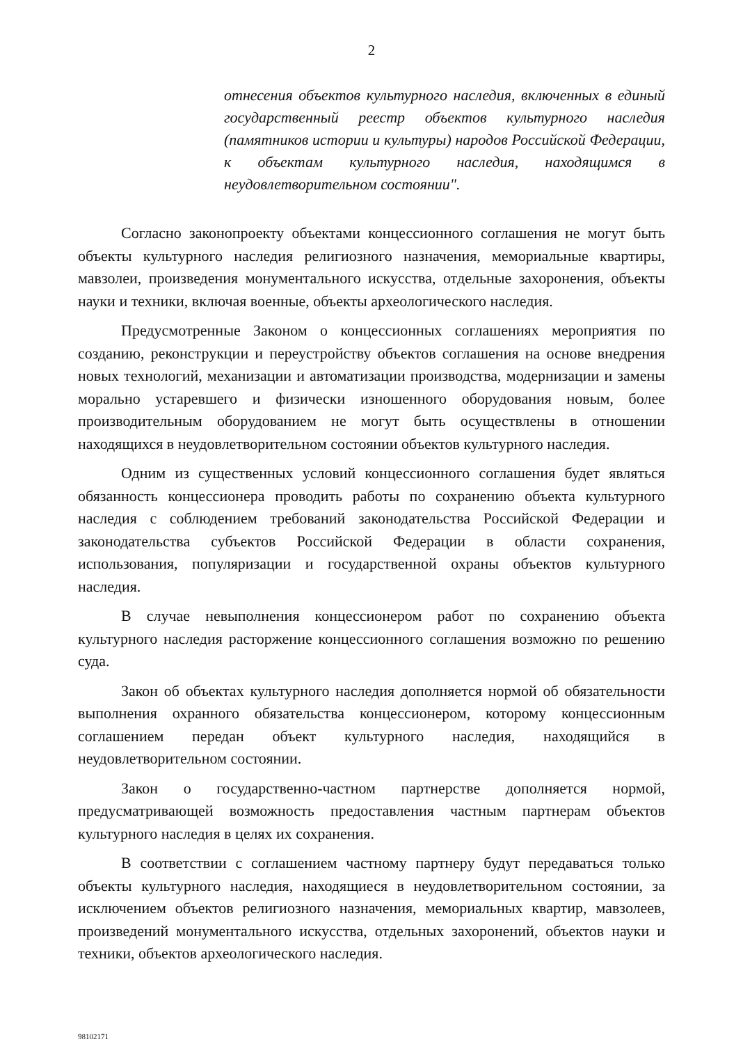2
отнесения объектов культурного наследия, включенных в единый государственный реестр объектов культурного наследия (памятников истории и культуры) народов Российской Федерации, к объектам культурного наследия, находящимся в неудовлетворительном состоянии".
Согласно законопроекту объектами концессионного соглашения не могут быть объекты культурного наследия религиозного назначения, мемориальные квартиры, мавзолеи, произведения монументального искусства, отдельные захоронения, объекты науки и техники, включая военные, объекты археологического наследия.
Предусмотренные Законом о концессионных соглашениях мероприятия по созданию, реконструкции и переустройству объектов соглашения на основе внедрения новых технологий, механизации и автоматизации производства, модернизации и замены морально устаревшего и физически изношенного оборудования новым, более производительным оборудованием не могут быть осуществлены в отношении находящихся в неудовлетворительном состоянии объектов культурного наследия.
Одним из существенных условий концессионного соглашения будет являться обязанность концессионера проводить работы по сохранению объекта культурного наследия с соблюдением требований законодательства Российской Федерации и законодательства субъектов Российской Федерации в области сохранения, использования, популяризации и государственной охраны объектов культурного наследия.
В случае невыполнения концессионером работ по сохранению объекта культурного наследия расторжение концессионного соглашения возможно по решению суда.
Закон об объектах культурного наследия дополняется нормой об обязательности выполнения охранного обязательства концессионером, которому концессионным соглашением передан объект культурного наследия, находящийся в неудовлетворительном состоянии.
Закон о государственно-частном партнерстве дополняется нормой, предусматривающей возможность предоставления частным партнерам объектов культурного наследия в целях их сохранения.
В соответствии с соглашением частному партнеру будут передаваться только объекты культурного наследия, находящиеся в неудовлетворительном состоянии, за исключением объектов религиозного назначения, мемориальных квартир, мавзолеев, произведений монументального искусства, отдельных захоронений, объектов науки и техники, объектов археологического наследия.
98102171